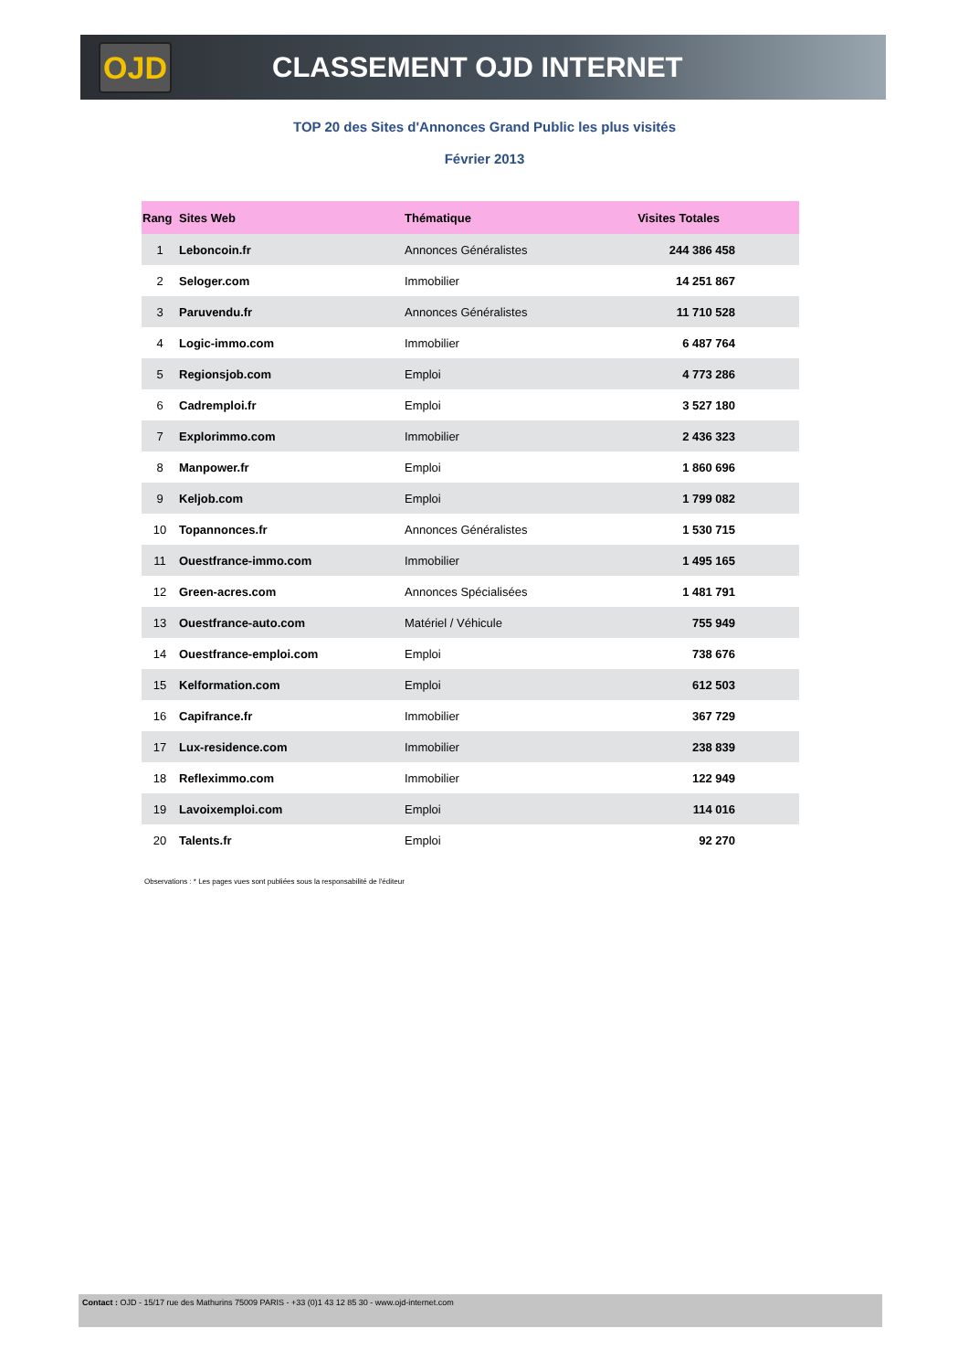OJD
CLASSEMENT OJD INTERNET
TOP 20 des Sites d'Annonces Grand Public les plus visités
Février 2013
| Rang | Sites Web | Thématique | Visites Totales |
| --- | --- | --- | --- |
| 1 | Leboncoin.fr | Annonces Généralistes | 244 386 458 |
| 2 | Seloger.com | Immobilier | 14 251 867 |
| 3 | Paruvendu.fr | Annonces Généralistes | 11 710 528 |
| 4 | Logic-immo.com | Immobilier | 6 487 764 |
| 5 | Regionsjob.com | Emploi | 4 773 286 |
| 6 | Cadremploi.fr | Emploi | 3 527 180 |
| 7 | Explorimmo.com | Immobilier | 2 436 323 |
| 8 | Manpower.fr | Emploi | 1 860 696 |
| 9 | Keljob.com | Emploi | 1 799 082 |
| 10 | Topannonces.fr | Annonces Généralistes | 1 530 715 |
| 11 | Ouestfrance-immo.com | Immobilier | 1 495 165 |
| 12 | Green-acres.com | Annonces Spécialisées | 1 481 791 |
| 13 | Ouestfrance-auto.com | Matériel / Véhicule | 755 949 |
| 14 | Ouestfrance-emploi.com | Emploi | 738 676 |
| 15 | Kelformation.com | Emploi | 612 503 |
| 16 | Capifrance.fr | Immobilier | 367 729 |
| 17 | Lux-residence.com | Immobilier | 238 839 |
| 18 | Refleximmo.com | Immobilier | 122 949 |
| 19 | Lavoixemploi.com | Emploi | 114 016 |
| 20 | Talents.fr | Emploi | 92 270 |
Observations : * Les pages vues sont publiées sous la responsabilité de l'éditeur
Contact : OJD - 15/17 rue des Mathurins 75009 PARIS - +33 (0)1 43 12 85 30 - www.ojd-internet.com